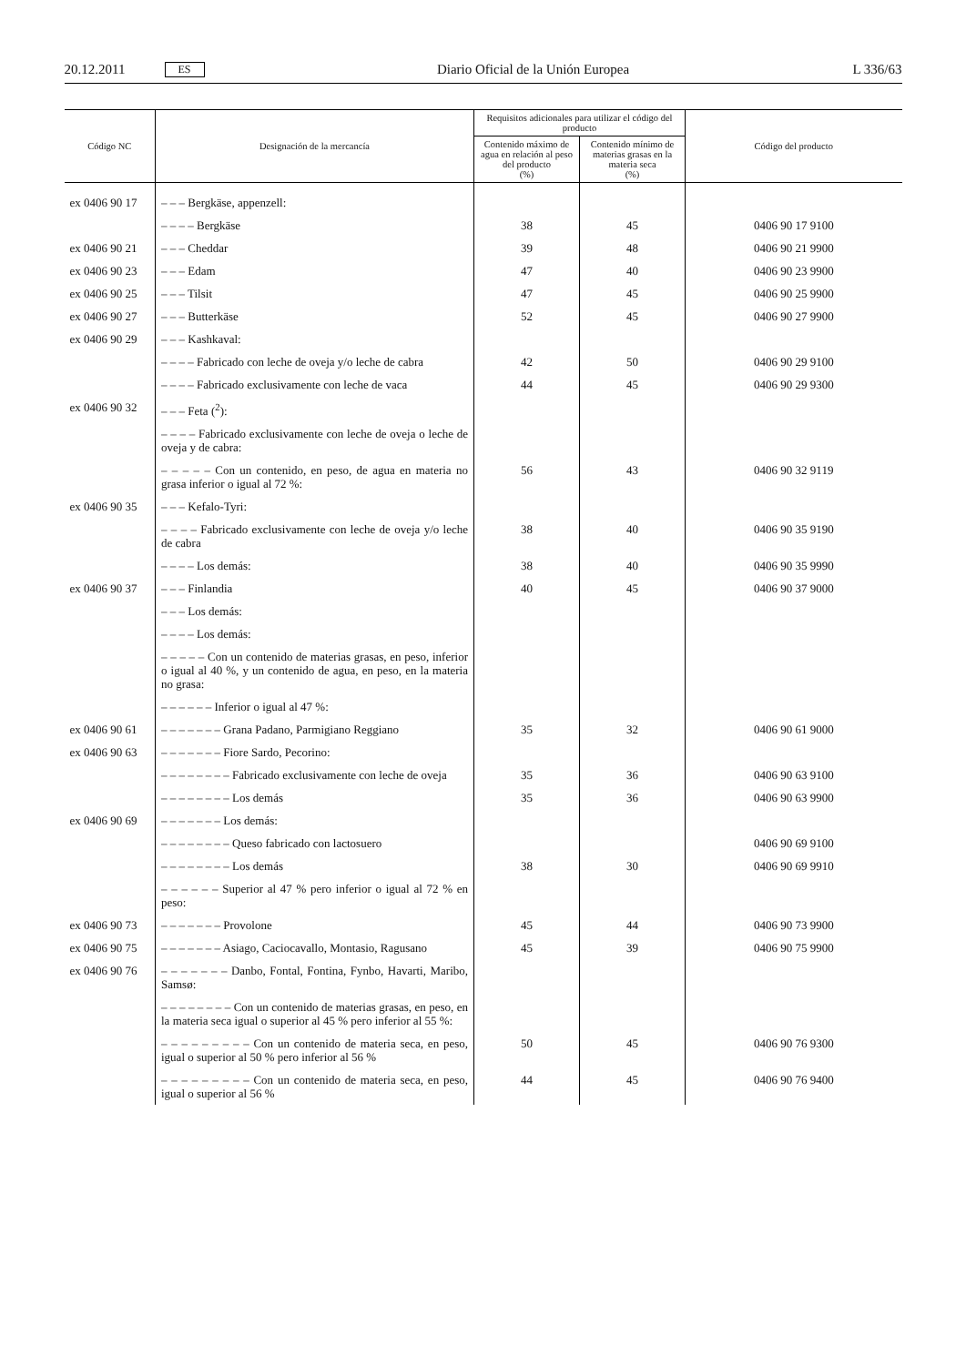20.12.2011 ES Diario Oficial de la Unión Europea L 336/63
| Código NC | Designación de la mercancía | Requisitos adicionales para utilizar el código del producto | | Código del producto |
| --- | --- | --- | --- | --- |
| | | Contenido máximo de agua en relación al peso del producto (%) | Contenido mínimo de materias grasas en la materia seca (%) | |
| ex 0406 90 17 | – – – Bergkäse, appenzell: | | | |
| | – – – – Bergkäse | 38 | 45 | 0406 90 17 9100 |
| ex 0406 90 21 | – – – Cheddar | 39 | 48 | 0406 90 21 9900 |
| ex 0406 90 23 | – – – Edam | 47 | 40 | 0406 90 23 9900 |
| ex 0406 90 25 | – – – Tilsit | 47 | 45 | 0406 90 25 9900 |
| ex 0406 90 27 | – – – Butterkäse | 52 | 45 | 0406 90 27 9900 |
| ex 0406 90 29 | – – – Kashkaval: | | | |
| | – – – – Fabricado con leche de oveja y/o leche de cabra | 42 | 50 | 0406 90 29 9100 |
| | – – – – Fabricado exclusivamente con leche de vaca | 44 | 45 | 0406 90 29 9300 |
| ex 0406 90 32 | – – – Feta (<sup>2</sup>): | | | |
| | – – – – Fabricado exclusivamente con leche de oveja o leche de oveja y de cabra: | | | |
| | – – – – – Con un contenido, en peso, de agua en materia no grasa inferior o igual al 72 %: | 56 | 43 | 0406 90 32 9119 |
| ex 0406 90 35 | – – – Kefalo-Tyri: | | | |
| | – – – – Fabricado exclusivamente con leche de oveja y/o leche de cabra | 38 | 40 | 0406 90 35 9190 |
| | – – – – Los demás: | 38 | 40 | 0406 90 35 9990 |
| ex 0406 90 37 | – – – Finlandia | 40 | 45 | 0406 90 37 9000 |
| | – – – Los demás: | | | |
| | – – – – Los demás: | | | |
| | – – – – – Con un contenido de materias grasas, en peso, inferior o igual al 40 %, y un contenido de agua, en peso, en la materia no grasa: | | | |
| | – – – – – – Inferior o igual al 47 %: | | | |
| ex 0406 90 61 | – – – – – – – Grana Padano, Parmigiano Reggiano | 35 | 32 | 0406 90 61 9000 |
| ex 0406 90 63 | – – – – – – – Fiore Sardo, Pecorino: | | | |
| | – – – – – – – – Fabricado exclusivamente con leche de oveja | 35 | 36 | 0406 90 63 9100 |
| | – – – – – – – – Los demás | 35 | 36 | 0406 90 63 9900 |
| ex 0406 90 69 | – – – – – – – Los demás: | | | |
| | – – – – – – – – Queso fabricado con lactosuero | | | 0406 90 69 9100 |
| | – – – – – – – – Los demás | 38 | 30 | 0406 90 69 9910 |
| | – – – – – – Superior al 47 % pero inferior o igual al 72 % en peso: | | | |
| ex 0406 90 73 | – – – – – – – Provolone | 45 | 44 | 0406 90 73 9900 |
| ex 0406 90 75 | – – – – – – – Asiago, Caciocavallo, Montasio, Ragusano | 45 | 39 | 0406 90 75 9900 |
| ex 0406 90 76 | – – – – – – – Danbo, Fontal, Fontina, Fynbo, Havarti, Maribo, Samsø: | | | |
| | – – – – – – – – Con un contenido de materias grasas, en peso, en la materia seca igual o superior al 45 % pero inferior al 55 %: | | | |
| | – – – – – – – – – Con un contenido de materia seca, en peso, igual o superior al 50 % pero inferior al 56 % | 50 | 45 | 0406 90 76 9300 |
| | – – – – – – – – – Con un contenido de materia seca, en peso, igual o superior al 56 % | 44 | 45 | 0406 90 76 9400 |